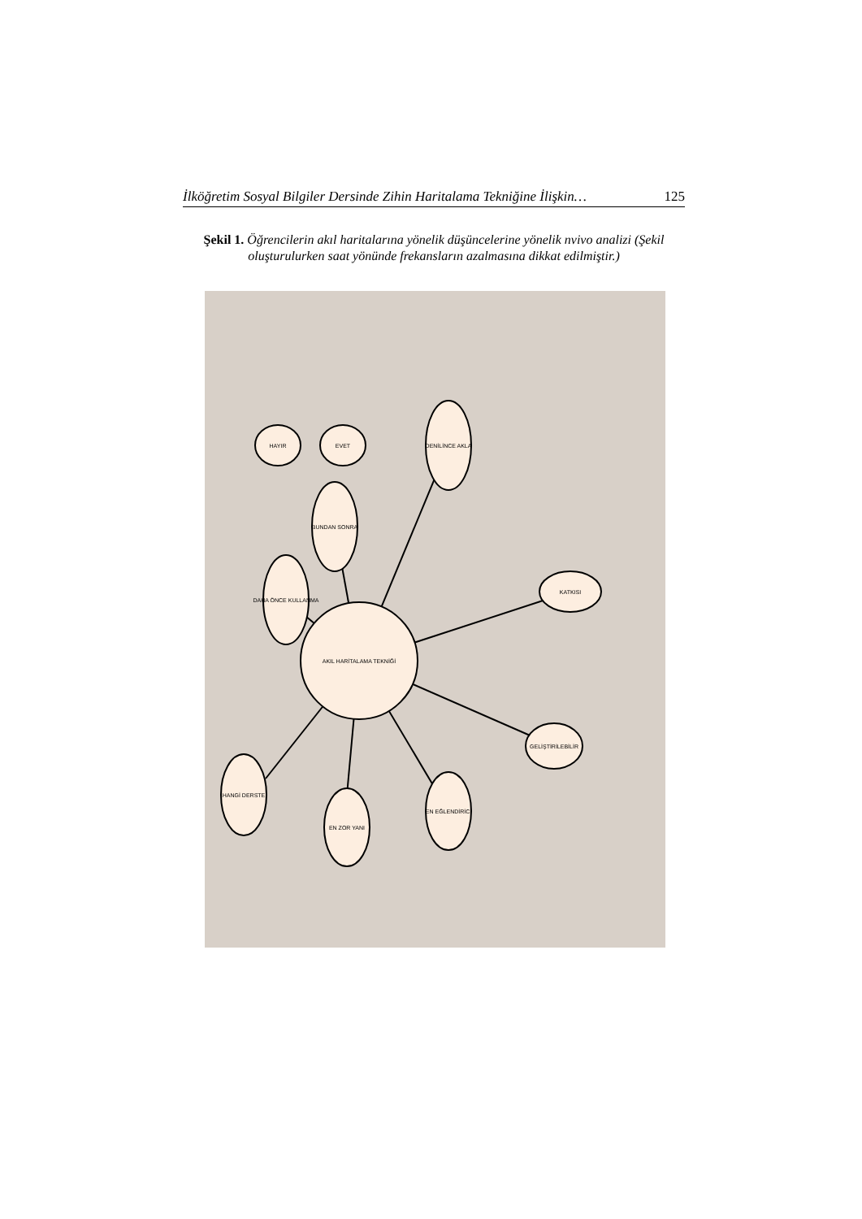İlköğretim Sosyal Bilgiler Dersinde Zihin Haritalama Tekniğine İlişkin… 125
Şekil 1. Öğrencilerin akıl haritalarına yönelik düşüncelerine yönelik nvivo analizi (Şekil oluşturulurken saat yönünde frekansların azalmasına dikkat edilmiştir.)
AKIL HARİTALAMA TEKNİĞİ
DAHA ÖNCE KULLANMA
BUNDAN SONRA
DENİLİNCE AKLA
KATKISI
GELİŞTİRİLEBİLİR
EN EĞLENDİRİCİ
EN ZOR YANI
HANGİ DERSTE
HAYIR
EVET